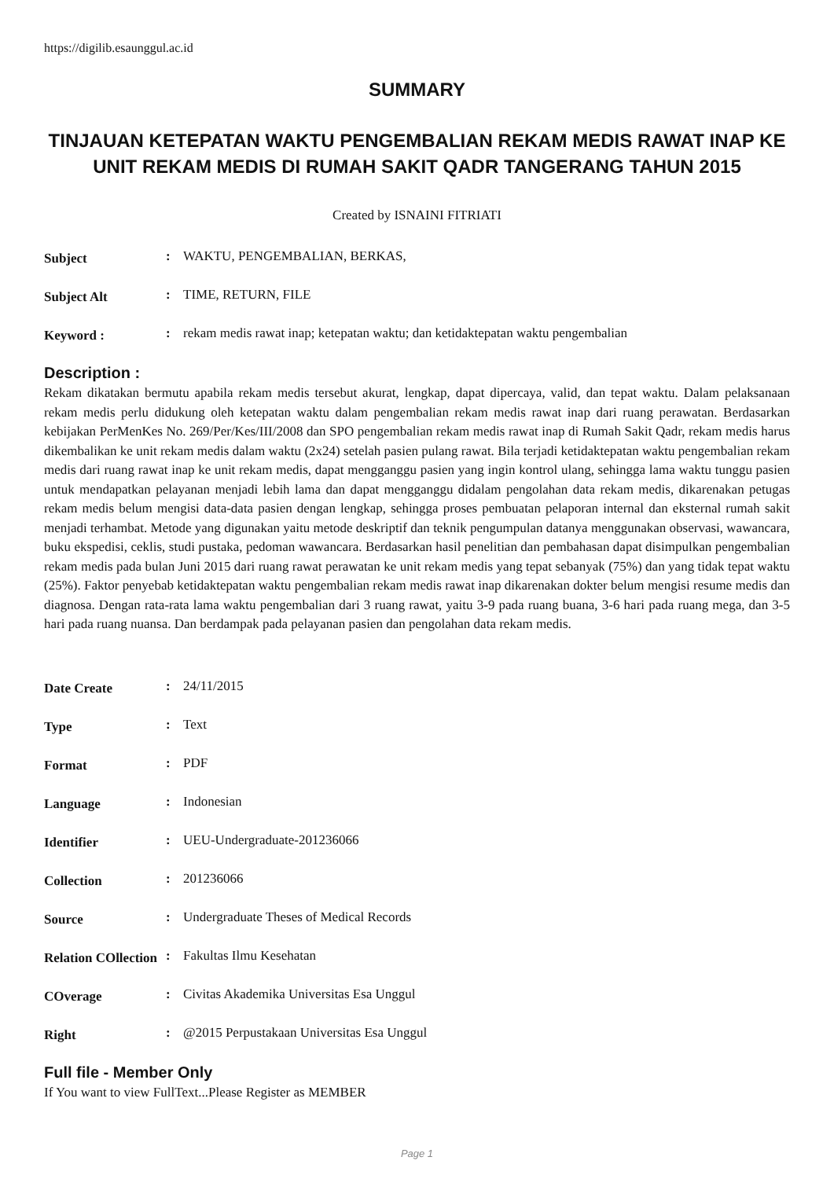https://digilib.esaunggul.ac.id
SUMMARY
TINJAUAN KETEPATAN WAKTU PENGEMBALIAN REKAM MEDIS RAWAT INAP KE UNIT REKAM MEDIS DI RUMAH SAKIT QADR TANGERANG TAHUN 2015
Created by ISNAINI FITRIATI
| Subject | : | WAKTU, PENGEMBALIAN, BERKAS, |
| Subject Alt | : | TIME, RETURN, FILE |
| Keyword : | : | rekam medis rawat inap; ketepatan waktu; dan ketidaktepatan waktu pengembalian |
Description :
Rekam dikatakan bermutu apabila rekam medis tersebut akurat, lengkap, dapat dipercaya, valid, dan tepat waktu. Dalam pelaksanaan rekam medis perlu didukung oleh ketepatan waktu dalam pengembalian rekam medis rawat inap dari ruang perawatan. Berdasarkan kebijakan PerMenKes No. 269/Per/Kes/III/2008 dan SPO pengembalian rekam medis rawat inap di Rumah Sakit Qadr, rekam medis harus dikembalikan ke unit rekam medis dalam waktu (2x24) setelah pasien pulang rawat. Bila terjadi ketidaktepatan waktu pengembalian rekam medis dari ruang rawat inap ke unit rekam medis, dapat mengganggu pasien yang ingin kontrol ulang, sehingga lama waktu tunggu pasien untuk mendapatkan pelayanan menjadi lebih lama dan dapat mengganggu didalam pengolahan data rekam medis, dikarenakan petugas rekam medis belum mengisi data-data pasien dengan lengkap, sehingga proses pembuatan pelaporan internal dan eksternal rumah sakit menjadi terhambat. Metode yang digunakan yaitu metode deskriptif dan teknik pengumpulan datanya menggunakan observasi, wawancara, buku ekspedisi, ceklis, studi pustaka, pedoman wawancara. Berdasarkan hasil penelitian dan pembahasan dapat disimpulkan pengembalian rekam medis pada bulan Juni 2015 dari ruang rawat perawatan ke unit rekam medis yang tepat sebanyak (75%) dan yang tidak tepat waktu (25%). Faktor penyebab ketidaktepatan waktu pengembalian rekam medis rawat inap dikarenakan dokter belum mengisi resume medis dan diagnosa. Dengan rata-rata lama waktu pengembalian dari 3 ruang rawat, yaitu 3-9 pada ruang buana, 3-6 hari pada ruang mega, dan 3-5 hari pada ruang nuansa. Dan berdampak pada pelayanan pasien dan pengolahan data rekam medis.
| Date Create | : | 24/11/2015 |
| Type | : | Text |
| Format | : | PDF |
| Language | : | Indonesian |
| Identifier | : | UEU-Undergraduate-201236066 |
| Collection | : | 201236066 |
| Source | : | Undergraduate Theses of Medical Records |
| Relation COllection | : | Fakultas Ilmu Kesehatan |
| COverage | : | Civitas Akademika Universitas Esa Unggul |
| Right | : | @2015 Perpustakaan Universitas Esa Unggul |
Full file - Member Only
If You want to view FullText...Please Register as MEMBER
Page 1